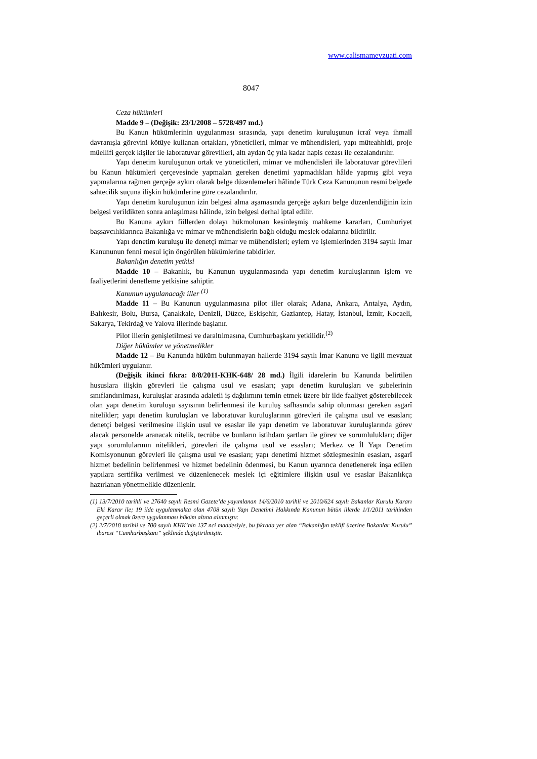www.calismamevzuati.com
8047
Ceza hükümleri
Madde 9 – (Değişik: 23/1/2008 – 5728/497 md.)
Bu Kanun hükümlerinin uygulanması sırasında, yapı denetim kuruluşunun icraî veya ihmalî davranışla görevini kötüye kullanan ortakları, yöneticileri, mimar ve mühendisleri, yapı müteahhidi, proje müellifi gerçek kişiler ile laboratuvar görevlileri, altı aydan üç yıla kadar hapis cezası ile cezalandırılır.
Yapı denetim kuruluşunun ortak ve yöneticileri, mimar ve mühendisleri ile laboratuvar görevlileri bu Kanun hükümleri çerçevesinde yapmaları gereken denetimi yapmadıkları hâlde yapmış gibi veya yapmalarına rağmen gerçeğe aykırı olarak belge düzenlemeleri hâlinde Türk Ceza Kanununun resmi belgede sahtecilik suçuna ilişkin hükümlerine göre cezalandırılır.
Yapı denetim kuruluşunun izin belgesi alma aşamasında gerçeğe aykırı belge düzenlendiğinin izin belgesi verildikten sonra anlaşılması hâlinde, izin belgesi derhal iptal edilir.
Bu Kanuna aykırı fiillerden dolayı hükmolunan kesinleşmiş mahkeme kararları, Cumhuriyet başsavcılıklarınca Bakanlığa ve mimar ve mühendislerin bağlı olduğu meslek odalarına bildirilir.
Yapı denetim kuruluşu ile denetçi mimar ve mühendisleri; eylem ve işlemlerinden 3194 sayılı İmar Kanununun fenni mesul için öngörülen hükümlerine tabidirler.
Bakanlığın denetim yetkisi
Madde 10 – Bakanlık, bu Kanunun uygulanmasında yapı denetim kuruluşlarının işlem ve faaliyetlerini denetleme yetkisine sahiptir.
Kanunun uygulanacağı iller <sup>(1)</sup>
Madde 11 – Bu Kanunun uygulanmasına pilot iller olarak; Adana, Ankara, Antalya, Aydın, Balıkesir, Bolu, Bursa, Çanakkale, Denizli, Düzce, Eskişehir, Gaziantep, Hatay, İstanbul, İzmir, Kocaeli, Sakarya, Tekirdağ ve Yalova illerinde başlanır.
Pilot illerin genişletilmesi ve daraltılmasına, Cumhurbaşkanı yetkilidir.<sup>(2)</sup>
Diğer hükümler ve yönetmelikler
Madde 12 – Bu Kanunda hüküm bulunmayan hallerde 3194 sayılı İmar Kanunu ve ilgili mevzuat hükümleri uygulanır.
(Değişik ikinci fıkra: 8/8/2011-KHK-648/ 28 md.) İlgili idarelerin bu Kanunda belirtilen hususlara ilişkin görevleri ile çalışma usul ve esasları; yapı denetim kuruluşları ve şubelerinin sınıflandırılması, kuruluşlar arasında adaletli iş dağılımını temin etmek üzere bir ilde faaliyet gösterebilecek olan yapı denetim kuruluşu sayısının belirlenmesi ile kuruluş safhasında sahip olunması gereken asgarî nitelikler; yapı denetim kuruluşları ve laboratuvar kuruluşlarının görevleri ile çalışma usul ve esasları; denetçi belgesi verilmesine ilişkin usul ve esaslar ile yapı denetim ve laboratuvar kuruluşlarında görev alacak personelde aranacak nitelik, tecrübe ve bunların istihdam şartları ile görev ve sorumlulukları; diğer yapı sorumlularının nitelikleri, görevleri ile çalışma usul ve esasları; Merkez ve İl Yapı Denetim Komisyonunun görevleri ile çalışma usul ve esasları; yapı denetimi hizmet sözleşmesinin esasları, asgarî hizmet bedelinin belirlenmesi ve hizmet bedelinin ödenmesi, bu Kanun uyarınca denetlenerek inşa edilen yapılara sertifika verilmesi ve düzenlenecek meslek içi eğitimlere ilişkin usul ve esaslar Bakanlıkça hazırlanan yönetmelikle düzenlenir.
(1) 13/7/2010 tarihli ve 27640 sayılı Resmi Gazete’de yayımlanan 14/6/2010 tarihli ve 2010/624 sayılı Bakanlar Kurulu Kararı Eki Karar ile; 19 ilde uygulanmakta olan 4708 sayılı Yapı Denetimi Hakkında Kanunun bütün illerde 1/1/2011 tarihinden geçerli olmak üzere uygulanması hüküm altına alınmıştır.
(2) 2/7/2018 tarihli ve 700 sayılı KHK’nin 137 nci maddesiyle, bu fıkrada yer alan “Bakanlığın teklifi üzerine Bakanlar Kurulu” ibaresi “Cumhurbaşkanı” şeklinde değiştirilmiştir.